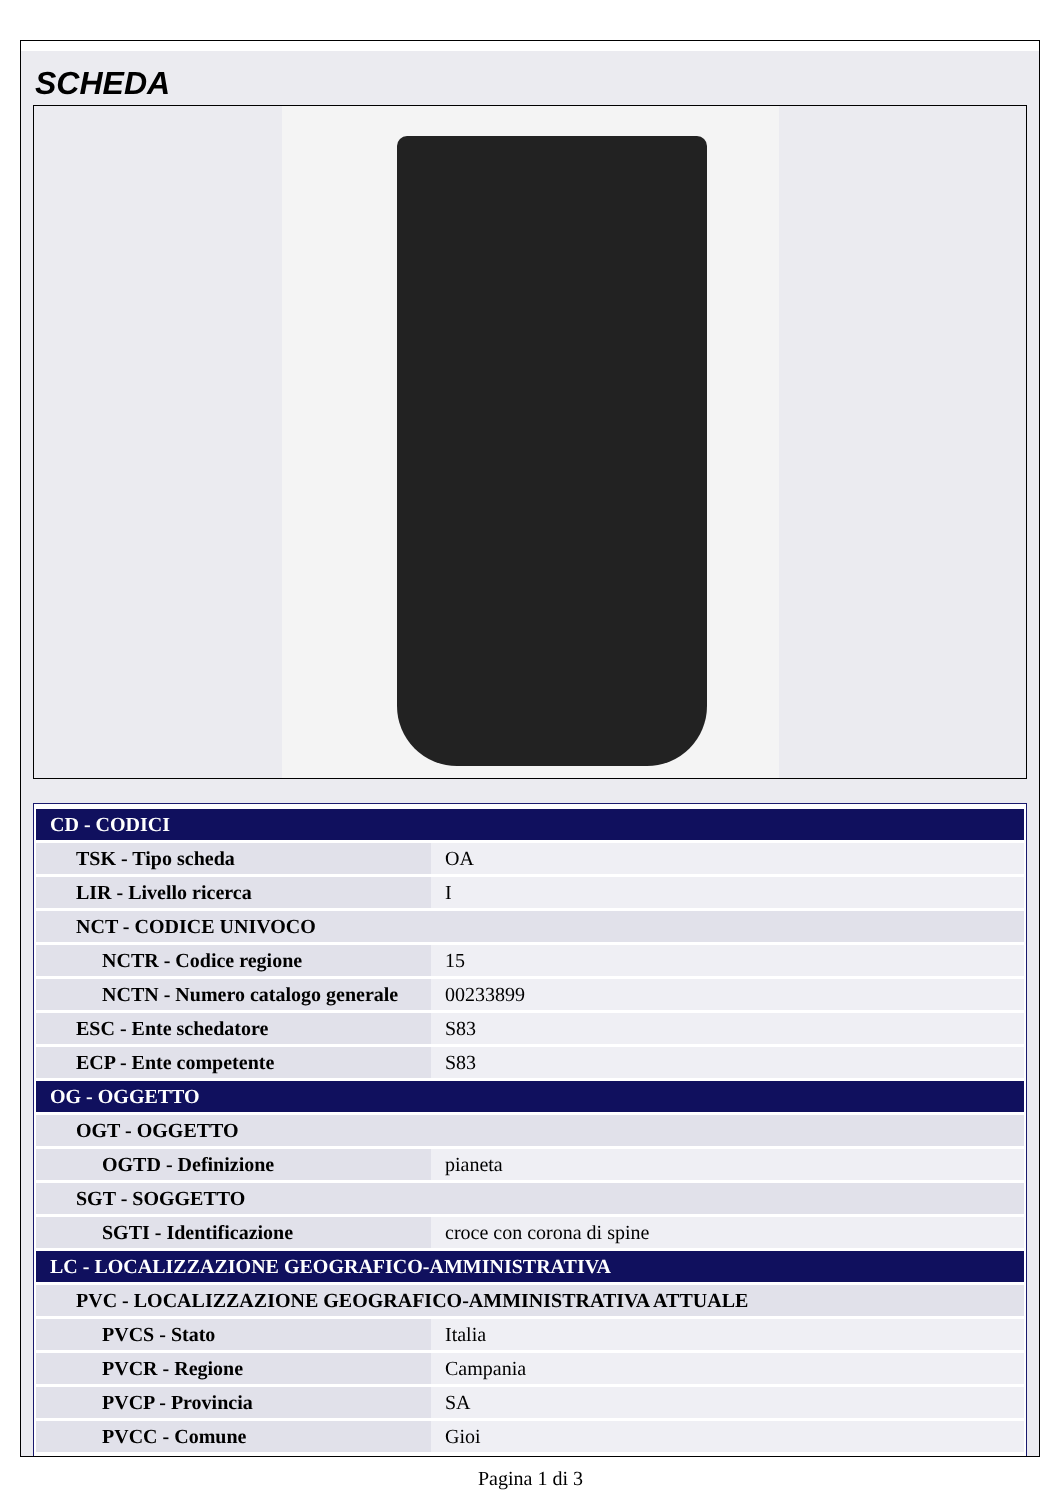SCHEDA
| CD - CODICI | |
| --- | --- |
| TSK - Tipo scheda | OA |
| LIR - Livello ricerca | I |
| NCT - CODICE UNIVOCO | |
| NCTR - Codice regione | 15 |
| NCTN - Numero catalogo generale | 00233899 |
| ESC - Ente schedatore | S83 |
| ECP - Ente competente | S83 |
| OG - OGGETTO | |
| OGT - OGGETTO | |
| OGTD - Definizione | pianeta |
| SGT - SOGGETTO | |
| SGTI - Identificazione | croce con corona di spine |
| LC - LOCALIZZAZIONE GEOGRAFICO-AMMINISTRATIVA | |
| PVC - LOCALIZZAZIONE GEOGRAFICO-AMMINISTRATIVA ATTUALE | |
| PVCS - Stato | Italia |
| PVCR - Regione | Campania |
| PVCP - Provincia | SA |
| PVCC - Comune | Gioi |
Pagina 1 di 3